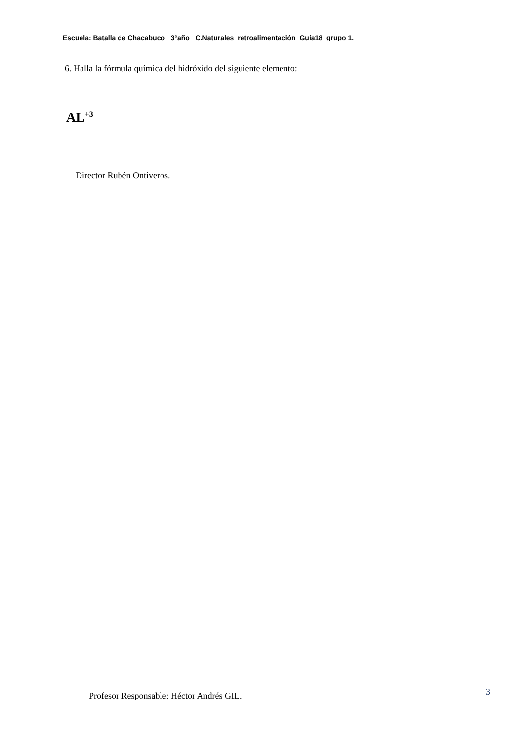Escuela: Batalla de Chacabuco_ 3°año_ C.Naturales_retroalimentación_Guía18_grupo 1.
6. Halla la fórmula química del hidróxido del siguiente elemento:
AL<sup>+3</sup>
Director Rubén Ontiveros.
Profesor Responsable: Héctor Andrés GIL.
3